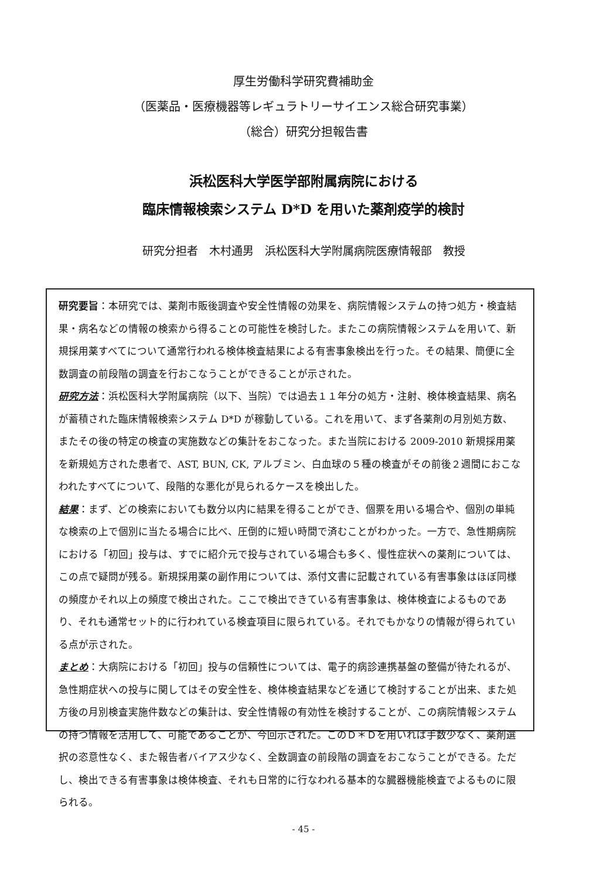厚生労働科学研究費補助金
（医薬品・医療機器等レギュラトリーサイエンス総合研究事業）
（総合）研究分担報告書
浜松医科大学医学部附属病院における
臨床情報検索システム D*D を用いた薬剤疫学的検討
研究分担者　木村通男　浜松医科大学附属病院医療情報部　教授
研究要旨：本研究では、薬剤市販後調査や安全性情報の効果を、病院情報システムの持つ処方・検査結果・病名などの情報の検索から得ることの可能性を検討した。またこの病院情報システムを用いて、新規採用薬すべてについて通常行われる検体検査結果による有害事象検出を行った。その結果、簡便に全数調査の前段階の調査を行おこなうことができることが示された。
研究方法：浜松医科大学附属病院（以下、当院）では過去１１年分の処方・注射、検体検査結果、病名が蓄積された臨床情報検索システム D*D が稼動している。これを用いて、まず各薬剤の月別処方数、またその後の特定の検査の実施数などの集計をおこなった。また当院における 2009-2010 新規採用薬を新規処方された患者で、AST, BUN, CK, アルブミン、白血球の５種の検査がその前後２週間におこなわれたすべてについて、段階的な悪化が見られるケースを検出した。
結果：まず、どの検索においても数分以内に結果を得ることができ、個票を用いる場合や、個別の単純な検索の上で個別に当たる場合に比べ、圧倒的に短い時間で済むことがわかった。一方で、急性期病院における「初回」投与は、すでに紹介元で投与されている場合も多く、慢性症状への薬剤については、この点で疑問が残る。新規採用薬の副作用については、添付文書に記載されている有害事象はほぼ同様の頻度かそれ以上の頻度で検出された。ここで検出できている有害事象は、検体検査によるものであり、それも通常セット的に行われている検査項目に限られている。それでもかなりの情報が得られている点が示された。
まとめ：大病院における「初回」投与の信頼性については、電子的病診連携基盤の整備が待たれるが、急性期症状への投与に関してはその安全性を、検体検査結果などを通じて検討することが出来、また処方後の月別検査実施件数などの集計は、安全性情報の有効性を検討することが、この病院情報システムの持つ情報を活用して、可能であることが、今回示された。このＤ＊Ｄを用いれば手数少なく、薬剤選択の恣意性なく、また報告者バイアス少なく、全数調査の前段階の調査をおこなうことができる。ただし、検出できる有害事象は検体検査、それも日常的に行なわれる基本的な臓器機能検査でよるものに限られる。
- 45 -